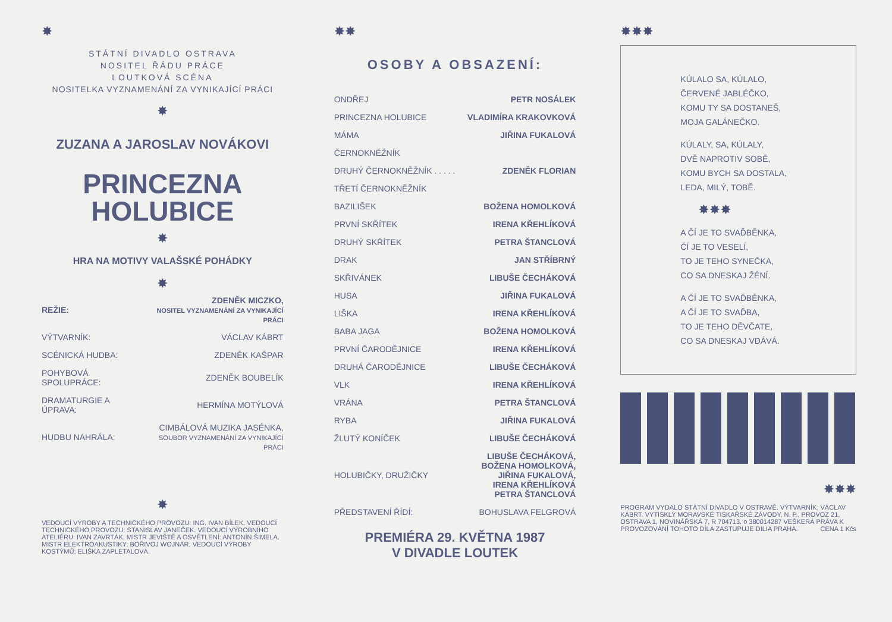✸
STÁTNÍ DIVADLO OSTRAVA
NOSITEL ŘÁDU PRÁCE
LOUTKOVÁ SCÉNA
NOSITELKA VYZNAMENÁNÍ ZA VYNIKAJÍCÍ PRÁCI
✸
ZUZANA A JAROSLAV NOVÁKOVI
PRINCEZNA
HOLUBICE
✸
HRA NA MOTIVY VALAŠSKÉ POHÁDKY
✸
| REŽIE: | ZDENĚK MICZKO, NOSITEL VYZNAMENÁNÍ ZA VYNIKAJÍCÍ PRÁCI |
| VÝTVARNÍK: | VÁCLAV KÁBRT |
| SCÉNICKÁ HUDBA: | ZDENĚK KAŠPAR |
| POHYBOVÁ SPOLUPRÁCE: | ZDENĚK BOUBELÍK |
| DRAMATURGIE A ÚPRAVA: | HERMÍNA MOTÝLOVÁ |
| HUDBU NAHRÁLA: | CIMBÁLOVÁ MUZIKA JASÉNKA, SOUBOR VYZNAMENÁNÍ ZA VYNIKAJÍCÍ PRÁCI |
✸
VEDOUCÍ VÝROBY A TECHNICKÉHO PROVOZU: ING. IVAN BÍLEK. VEDOUCÍ TECHNICKÉHO PROVOZU: STANISLAV JANEČEK. VEDOUCÍ VÝROBNÍHO ATELIÉRU: IVAN ZAVRTÁK. MISTR JEVIŠTĚ A OSVĚTLENÍ: ANTONÍN ŠIMELA. MISTR ELEKTROAKUSTIKY: BOŘIVOJ WOJNAR. VEDOUCÍ VÝROBY KOSTÝMŮ: ELIŠKA ZAPLETALOVÁ.
✸✸
OSOBY A OBSAZENÍ:
| ONDŘEJ | PETR NOSÁLEK |
| PRINCEZNA HOLUBICE | VLADIMÍRA KRAKOVKOVÁ |
| MÁMA | JIŘINA FUKALOVÁ |
| ČERNOKNĚŽNÍK | |
| DRUHÝ ČERNOKNĚŽNÍK . . . . . | ZDENĚK FLORIAN |
| TŘETÍ ČERNOKNĚŽNÍK | |
| BAZILIŠEK | BOŽENA HOMOLKOVÁ |
| PRVNÍ SKŘÍTEK | IRENA KŘEHLÍKOVÁ |
| DRUHÝ SKŘÍTEK | PETRA ŠTANCLOVÁ |
| DRAK | JAN STŘÍBRNÝ |
| SKŘIVÁNEK | LIBUŠE ČECHÁKOVÁ |
| HUSA | JIŘINA FUKALOVÁ |
| LIŠKA | IRENA KŘEHLÍKOVÁ |
| BABA JAGA | BOŽENA HOMOLKOVÁ |
| PRVNÍ ČARODĚJNICE | IRENA KŘEHLÍKOVÁ |
| DRUHÁ ČARODĚJNICE | LIBUŠE ČECHÁKOVÁ |
| VLK | IRENA KŘEHLÍKOVÁ |
| VRÁNA | PETRA ŠTANCLOVÁ |
| RYBA | JIŘINA FUKALOVÁ |
| ŽLUTÝ KONÍČEK | LIBUŠE ČECHÁKOVÁ |
| HOLUBIČKY, DRUŽIČKY | LIBUŠE ČECHÁKOVÁ, BOŽENA HOMOLKOVÁ, JIŘINA FUKALOVÁ, IRENA KŘEHLÍKOVÁ PETRA ŠTANCLOVÁ |
| PŘEDSTAVENÍ ŘÍDÍ: | BOHUSLAVA FELGROVÁ |
PREMIÉRA 29. KVĚTNA 1987
V DIVADLE LOUTEK
✸✸✸
KÚLALO SA, KÚLALO,
ČERVENÉ JABLÉČKO,
KOMU TY SA DOSTANEŠ,
MOJA GALÁNEČKO.
KÚLALY, SA, KÚLALY,
DVĚ NAPROTIV SOBĚ,
KOMU BYCH SA DOSTALA,
LEDA, MILÝ, TOBĚ.
✸✸✸
A ČÍ JE TO SVAĎBĚNKA,
ČÍ JE TO VESELÍ,
TO JE TEHO SYNEČKA,
CO SA DNESKAJ ŽÉNÍ.
A ČÍ JE TO SVAĎBĚNKA,
A ČÍ JE TO SVAĎBA,
TO JE TEHO DĚVČATE,
CO SA DNESKAJ VDÁVÁ.
✸✸✸
PROGRAM VYDALO STÁTNÍ DIVADLO V OSTRAVĚ. VÝTVARNÍK: VÁCLAV KÁBRT. VYTISKLY MORAVSKÉ TISKAŘSKÉ ZÁVODY, N. P., PROVOZ 21, OSTRAVA 1, NOVINÁŘSKÁ 7, R 704713. o 380014287 VEŠKERÁ PRÁVA K PROVOZOVÁNÍ TOHOTO DÍLA ZASTUPUJE DILIA PRAHA. CENA 1 Kčs